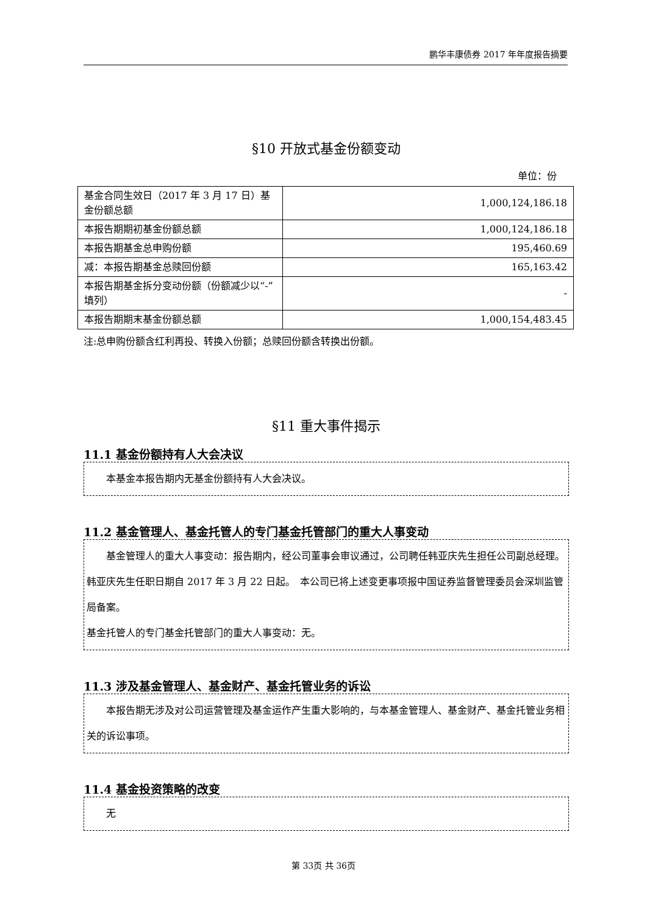鹏华丰康债券 2017 年年度报告摘要
§10 开放式基金份额变动
单位：份
| 基金合同生效日（2017 年 3 月 17 日）基金份额总额 | 1,000,124,186.18 |
| 本报告期期初基金份额总额 | 1,000,124,186.18 |
| 本报告期基金总申购份额 | 195,460.69 |
| 减：本报告期基金总赎回份额 | 165,163.42 |
| 本报告期基金拆分变动份额（份额减少以“-”填列） | - |
| 本报告期期末基金份额总额 | 1,000,154,483.45 |
注:总申购份额含红利再投、转换入份额；总赎回份额含转换出份额。
§11 重大事件揭示
11.1 基金份额持有人大会决议
本基金本报告期内无基金份额持有人大会决议。
11.2 基金管理人、基金托管人的专门基金托管部门的重大人事变动
基金管理人的重大人事变动：报告期内，经公司董事会审议通过，公司聘任韩亚庆先生担任公司副总经理。韩亚庆先生任职日期自 2017 年 3 月 22 日起。　本公司已将上述变更事项报中国证券监督管理委员会深圳监管局备案。
基金托管人的专门基金托管部门的重大人事变动：无。
11.3 涉及基金管理人、基金财产、基金托管业务的诉讼
本报告期无涉及对公司运营管理及基金运作产生重大影响的，与本基金管理人、基金财产、基金托管业务相关的诉讼事项。
11.4 基金投资策略的改变
无
第 33页 共 36页